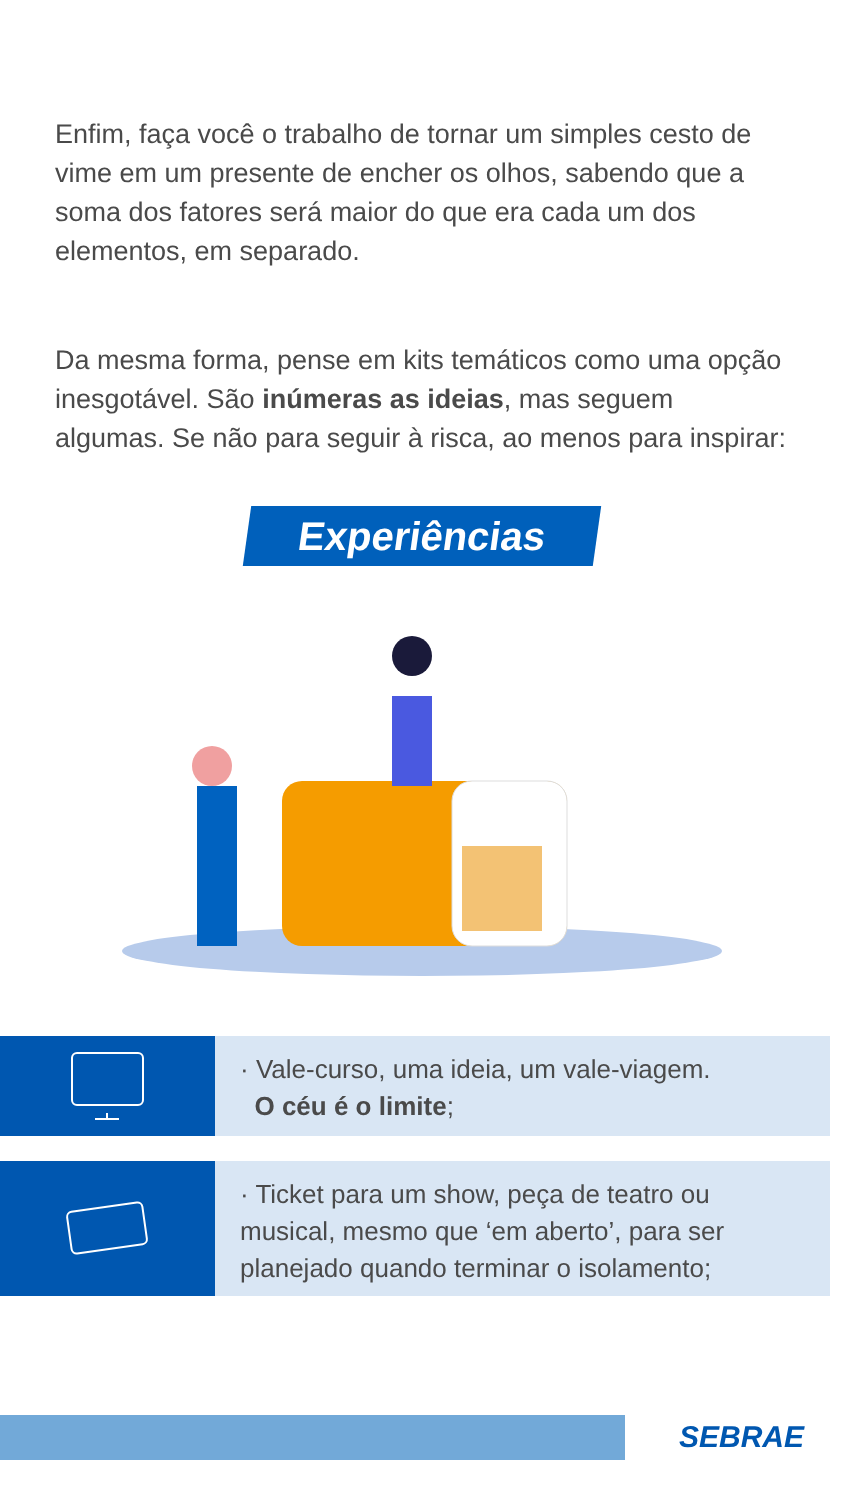Enfim, faça você o trabalho de tornar um simples cesto de vime em um presente de encher os olhos, sabendo que a soma dos fatores será maior do que era cada um dos elementos, em separado.
Da mesma forma, pense em kits temáticos como uma opção inesgotável. São inúmeras as ideias, mas seguem algumas. Se não para seguir à risca, ao menos para inspirar:
Experiências
· Vale-curso, uma ideia, um vale-viagem.
O céu é o limite;
· Ticket para um show, peça de teatro ou musical, mesmo que ‘em aberto’, para ser planejado quando terminar o isolamento;
SEBRAE